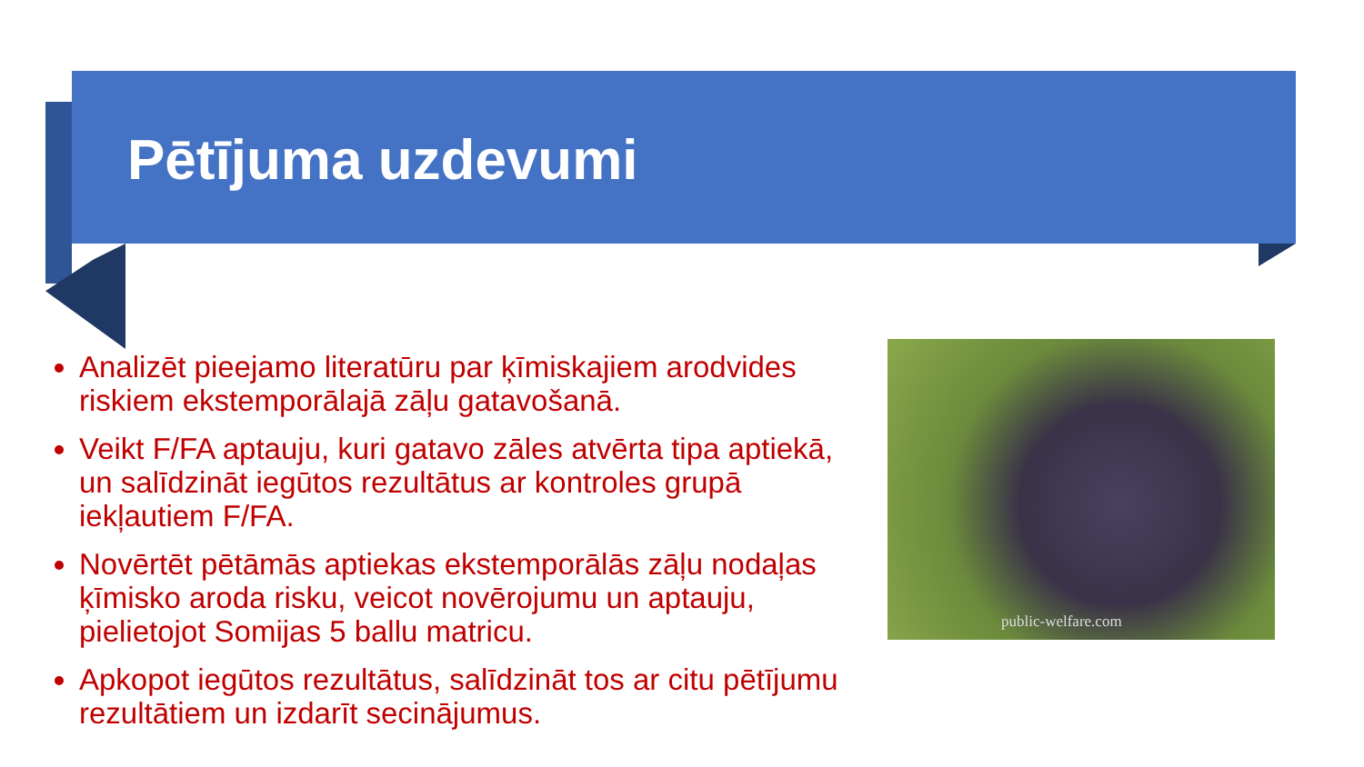Pētījuma uzdevumi
Analizēt pieejamo literatūru par ķīmiskajiem arodvides riskiem ekstemporālajā zāļu gatavošanā.
Veikt F/FA aptauju, kuri gatavo zāles atvērta tipa aptiekā, un salīdzināt iegūtos rezultātus ar kontroles grupā iekļautiem F/FA.
Novērtēt pētāmās aptiekas ekstemporālās zāļu nodaļas ķīmisko aroda risku, veicot novērojumu un aptauju, pielietojot Somijas 5 ballu matricu.
Apkopot iegūtos rezultātus, salīdzināt tos ar citu pētījumu rezultātiem un izdarīt secinājumus.
public-welfare.com